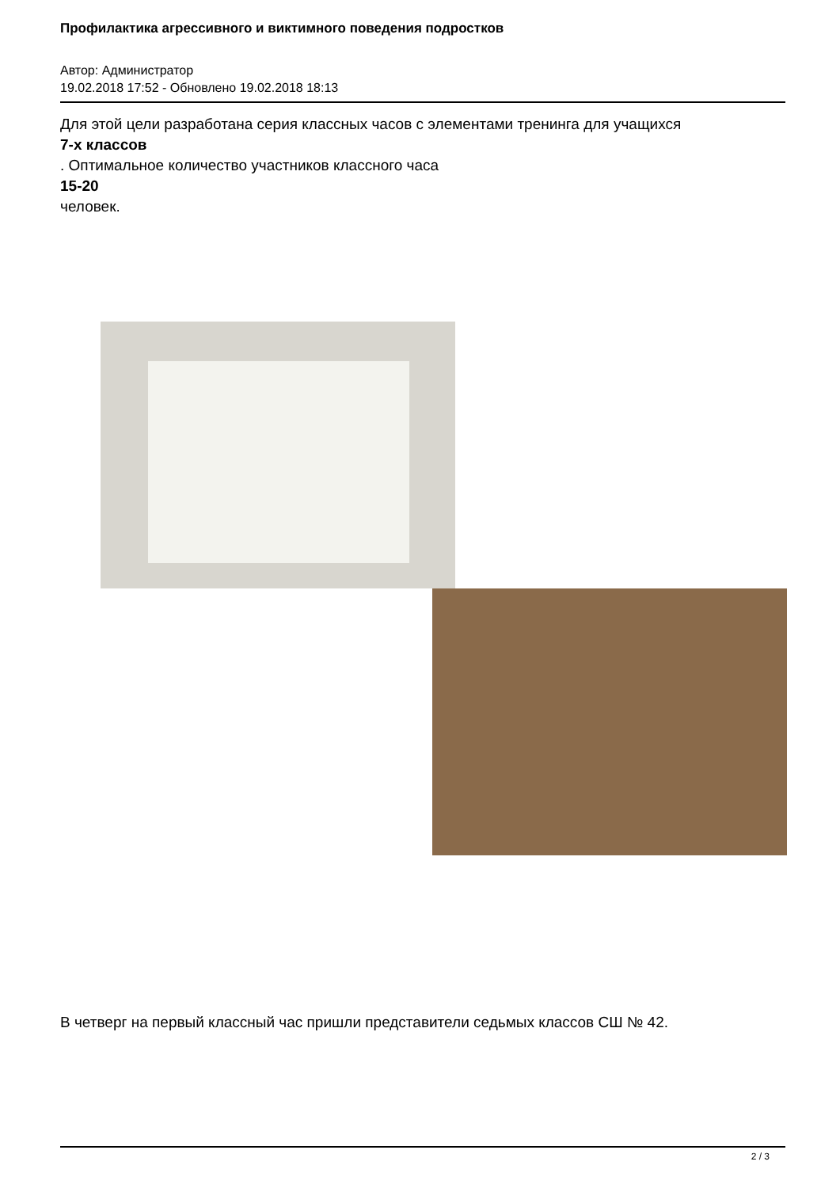Профилактика агрессивного и виктимного поведения подростков
Автор: Администратор
19.02.2018 17:52 - Обновлено 19.02.2018 18:13
Для этой цели разработана серия классных часов с элементами тренинга для учащихся
7-х классов
. Оптимальное количество участников классного часа
15-20
человек.
В четверг на первый классный час пришли представители седьмых классов СШ № 42.
2 / 3